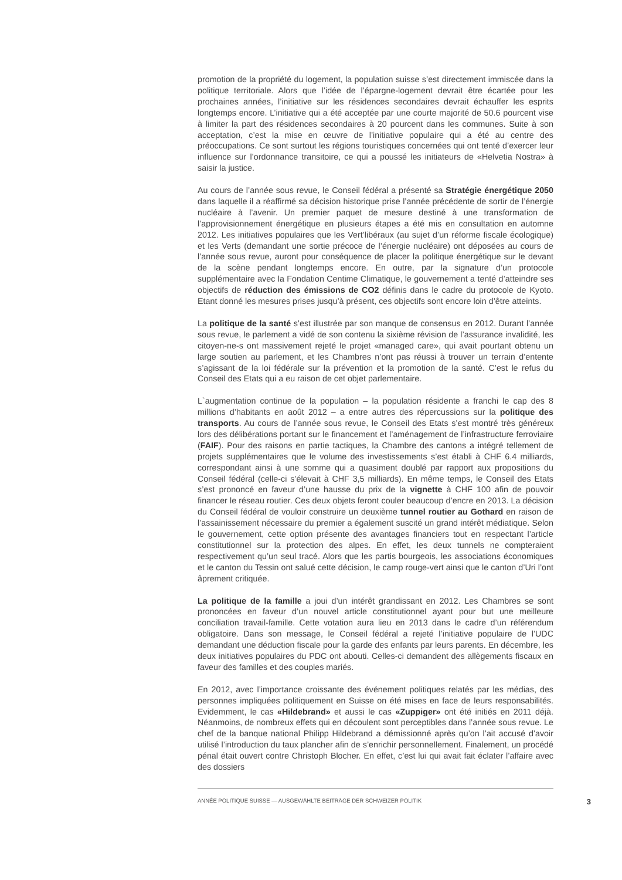promotion de la propriété du logement, la population suisse s’est directement immiscée dans la politique territoriale. Alors que l’idée de l’épargne-logement devrait être écartée pour les prochaines années, l’initiative sur les résidences secondaires devrait échauffer les esprits longtemps encore. L’initiative qui a été acceptée par une courte majorité de 50.6 pourcent vise à limiter la part des résidences secondaires à 20 pourcent dans les communes. Suite à son acceptation, c’est la mise en œuvre de l’initiative populaire qui a été au centre des préoccupations. Ce sont surtout les régions touristiques concernées qui ont tenté d’exercer leur influence sur l’ordonnance transitoire, ce qui a poussé les initiateurs de «Helvetia Nostra» à saisir la justice.
Au cours de l’année sous revue, le Conseil fédéral a présenté sa Stratégie énergétique 2050 dans laquelle il a réaffirmé sa décision historique prise l’année précédente de sortir de l’énergie nucléaire à l’avenir. Un premier paquet de mesure destiné à une transformation de l’approvisionnement énergétique en plusieurs étapes a été mis en consultation en automne 2012. Les initiatives populaires que les Vert’libéraux (au sujet d’un réforme fiscale écologique) et les Verts (demandant une sortie précoce de l’énergie nucléaire) ont déposées au cours de l’année sous revue, auront pour conséquence de placer la politique énergétique sur le devant de la scène pendant longtemps encore. En outre, par la signature d’un protocole supplémentaire avec la Fondation Centime Climatique, le gouvernement a tenté d’atteindre ses objectifs de réduction des émissions de CO2 définis dans le cadre du protocole de Kyoto. Etant donné les mesures prises jusqu’à présent, ces objectifs sont encore loin d’être atteints.
La politique de la santé s’est illustrée par son manque de consensus en 2012. Durant l’année sous revue, le parlement a vidé de son contenu la sixième révision de l’assurance invalidité, les citoyen-ne-s ont massivement rejeté le projet «managed care», qui avait pourtant obtenu un large soutien au parlement, et les Chambres n’ont pas réussi à trouver un terrain d’entente s’agissant de la loi fédérale sur la prévention et la promotion de la santé. C’est le refus du Conseil des Etats qui a eu raison de cet objet parlementaire.
L`augmentation continue de la population – la population résidente a franchi le cap des 8 millions d’habitants en août 2012 – a entre autres des répercussions sur la politique des transports. Au cours de l’année sous revue, le Conseil des Etats s’est montré très généreux lors des délibérations portant sur le financement et l’aménagement de l’infrastructure ferroviaire (FAIF). Pour des raisons en partie tactiques, la Chambre des cantons a intégré tellement de projets supplémentaires que le volume des investissements s’est établi à CHF 6.4 milliards, correspondant ainsi à une somme qui a quasiment doublé par rapport aux propositions du Conseil fédéral (celle-ci s’élevait à CHF 3,5 milliards). En même temps, le Conseil des Etats s’est prononcé en faveur d’une hausse du prix de la vignette à CHF 100 afin de pouvoir financer le réseau routier. Ces deux objets feront couler beaucoup d’encre en 2013. La décision du Conseil fédéral de vouloir construire un deuxième tunnel routier au Gothard en raison de l’assainissement nécessaire du premier a également suscité un grand intérêt médiatique. Selon le gouvernement, cette option présente des avantages financiers tout en respectant l’article constitutionnel sur la protection des alpes. En effet, les deux tunnels ne compteraient respectivement qu’un seul tracé. Alors que les partis bourgeois, les associations économiques et le canton du Tessin ont salué cette décision, le camp rouge-vert ainsi que le canton d’Uri l’ont âprement critiquée.
La politique de la famille a joui d’un intérêt grandissant en 2012. Les Chambres se sont prononcées en faveur d’un nouvel article constitutionnel ayant pour but une meilleure conciliation travail-famille. Cette votation aura lieu en 2013 dans le cadre d’un référendum obligatoire. Dans son message, le Conseil fédéral a rejeté l’initiative populaire de l’UDC demandant une déduction fiscale pour la garde des enfants par leurs parents. En décembre, les deux initiatives populaires du PDC ont abouti. Celles-ci demandent des allègements fiscaux en faveur des familles et des couples mariés.
En 2012, avec l’importance croissante des événement politiques relatés par les médias, des personnes impliquées politiquement en Suisse on été mises en face de leurs responsabilités. Evidemment, le cas «Hildebrand» et aussi le cas «Zuppiger» ont été initiés en 2011 déjà. Néanmoins, de nombreux effets qui en découlent sont perceptibles dans l’année sous revue. Le chef de la banque national Philipp Hildebrand a démissionné après qu’on l’ait accusé d’avoir utilisé l’introduction du taux plancher afin de s’enrichir personnellement. Finalement, un procédé pénal était ouvert contre Christoph Blocher. En effet, c’est lui qui avait fait éclater l’affaire avec des dossiers
ANNÉE POLITIQUE SUISSE — AUSGEWÄHLTE BEITRÄGE DER SCHWEIZER POLITIK 3